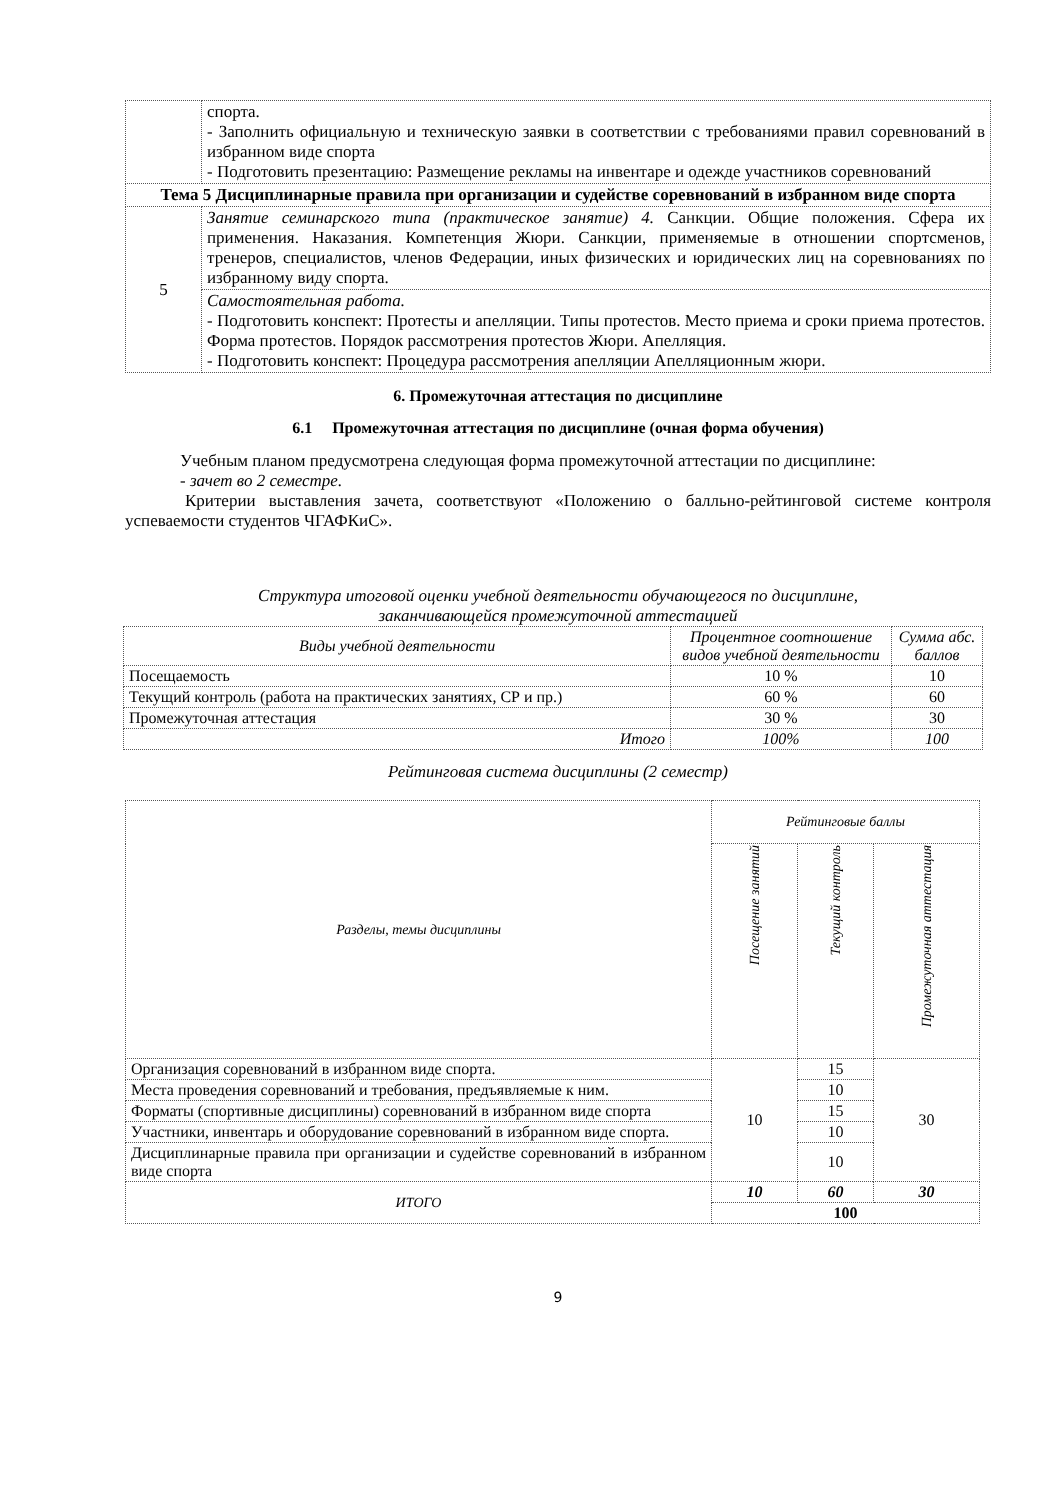| | спорта. - Заполнить официальную и техническую заявки в соответствии с требованиями правил соревнований в избранном виде спорта - Подготовить презентацию: Размещение рекламы на инвентаре и одежде участников соревнований |
| Тема 5 Дисциплинарные правила при организации и судействе соревнований в избранном виде спорта | |
| 5 | Занятие семинарского типа (практическое занятие) 4. Санкции. Общие положения. Сфера их применения. Наказания. Компетенция Жюри. Санкции, применяемые в отношении спортсменов, тренеров, специалистов, членов Федерации, иных физических и юридических лиц на соревнованиях по избранному виду спорта. |
| | Самостоятельная работа. - Подготовить конспект: Протесты и апелляции. Типы протестов. Место приема и сроки приема протестов. Форма протестов. Порядок рассмотрения протестов Жюри. Апелляция. - Подготовить конспект: Процедура рассмотрения апелляции Апелляционным жюри. |
6. Промежуточная аттестация по дисциплине
6.1 Промежуточная аттестация по дисциплине (очная форма обучения)
Учебным планом предусмотрена следующая форма промежуточной аттестации по дисциплине:
- зачет во 2 семестре.
Критерии выставления зачета, соответствуют «Положению о балльно-рейтинговой системе контроля успеваемости студентов ЧГАФКиС».
Структура итоговой оценки учебной деятельности обучающегося по дисциплине,
заканчивающейся промежуточной аттестацией
| Виды учебной деятельности | Процентное соотношение видов учебной деятельности | Сумма абс. баллов |
| --- | --- | --- |
| Посещаемость | 10 % | 10 |
| Текущий контроль (работа на практических занятиях, СР и пр.) | 60 % | 60 |
| Промежуточная аттестация | 30 % | 30 |
| Итого | 100% | 100 |
Рейтинговая система дисциплины (2 семестр)
| Разделы, темы дисциплины | Рейтинговые баллы | | |
| --- | --- | --- | --- |
| | Посещение занятий | Текущий контроль | Промежуточная аттестация |
| Организация соревнований в избранном виде спорта. | 10 | 15 | 30 |
| Места проведения соревнований и требования, предъявляемые к ним. | | 10 | |
| Форматы (спортивные дисциплины) соревнований в избранном виде спорта | | 15 | |
| Участники, инвентарь и оборудование соревнований в избранном виде спорта. | | 10 | |
| Дисциплинарные правила при организации и судействе соревнований в избранном виде спорта | | 10 | |
| ИТОГО | 10 | 60 | 30 |
| | 100 | | |
9